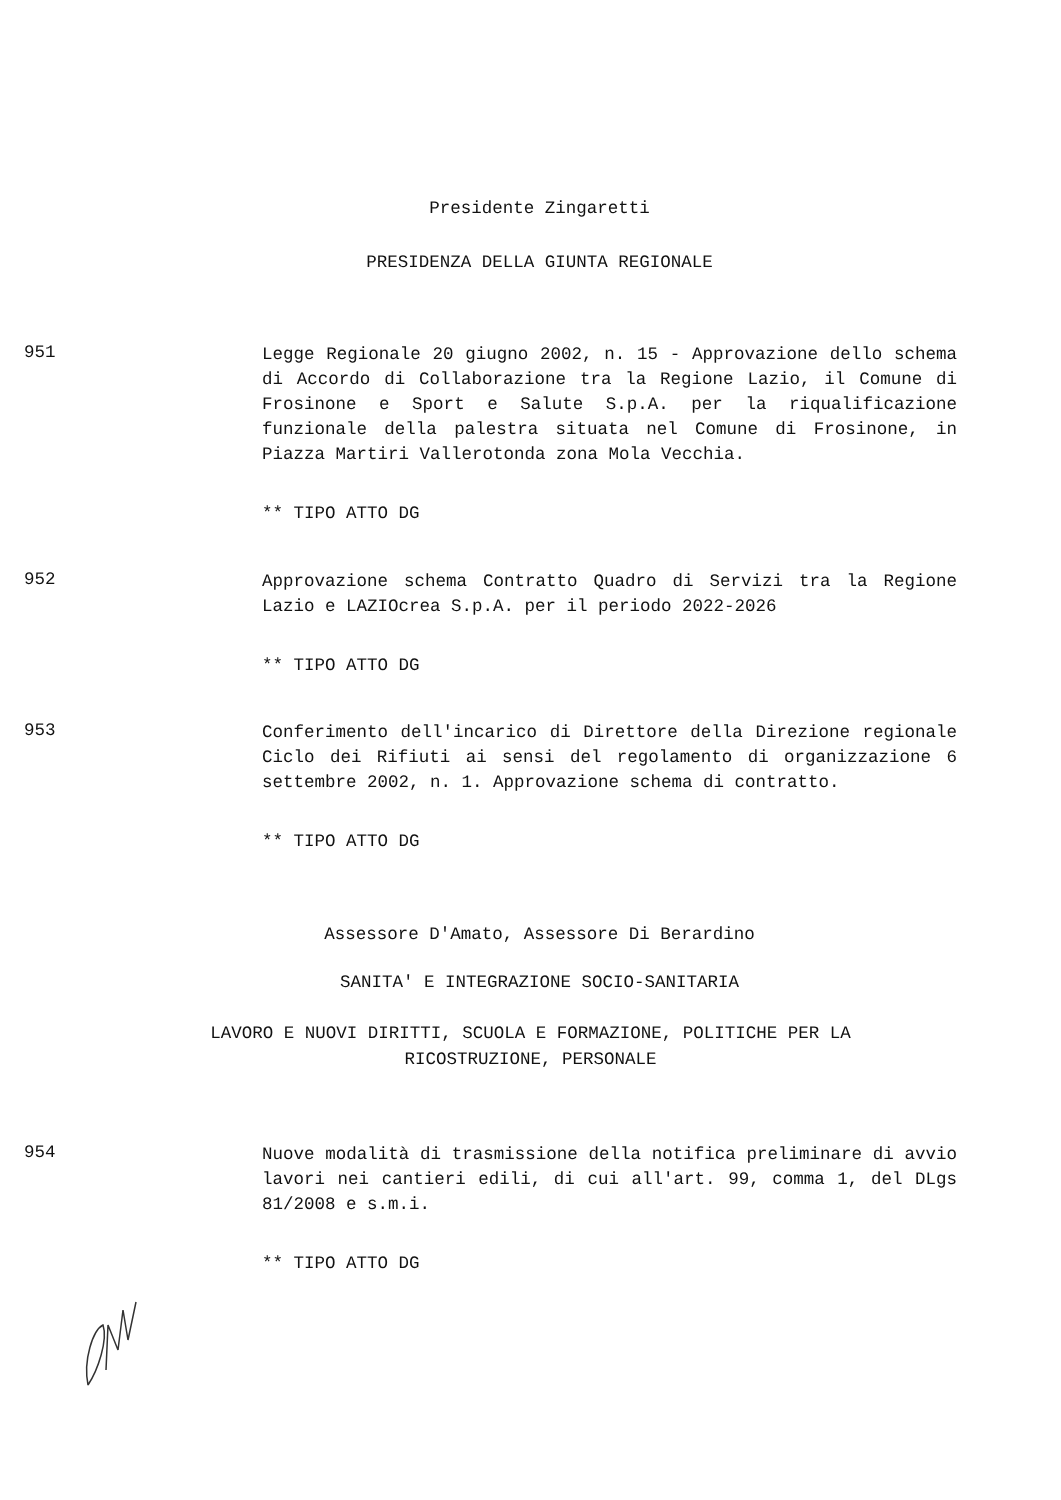Presidente Zingaretti
PRESIDENZA DELLA GIUNTA REGIONALE
951
Legge Regionale 20 giugno 2002, n. 15 - Approvazione dello schema di Accordo di Collaborazione tra la Regione Lazio, il Comune di Frosinone e Sport e Salute S.p.A. per la riqualificazione funzionale della palestra situata nel Comune di Frosinone, in Piazza Martiri Vallerotonda zona Mola Vecchia.
** TIPO ATTO DG
952
Approvazione schema Contratto Quadro di Servizi tra la Regione Lazio e LAZIOcrea S.p.A. per il periodo 2022-2026
** TIPO ATTO DG
953
Conferimento dell'incarico di Direttore della Direzione regionale Ciclo dei Rifiuti ai sensi del regolamento di organizzazione 6 settembre 2002, n. 1. Approvazione schema di contratto.
** TIPO ATTO DG
Assessore D'Amato, Assessore Di Berardino
SANITA' E INTEGRAZIONE SOCIO-SANITARIA
LAVORO E NUOVI DIRITTI, SCUOLA E FORMAZIONE, POLITICHE PER LA
RICOSTRUZIONE, PERSONALE
954
Nuove modalità di trasmissione della notifica preliminare di avvio lavori nei cantieri edili, di cui all'art. 99, comma 1, del DLgs 81/2008 e s.m.i.
** TIPO ATTO DG